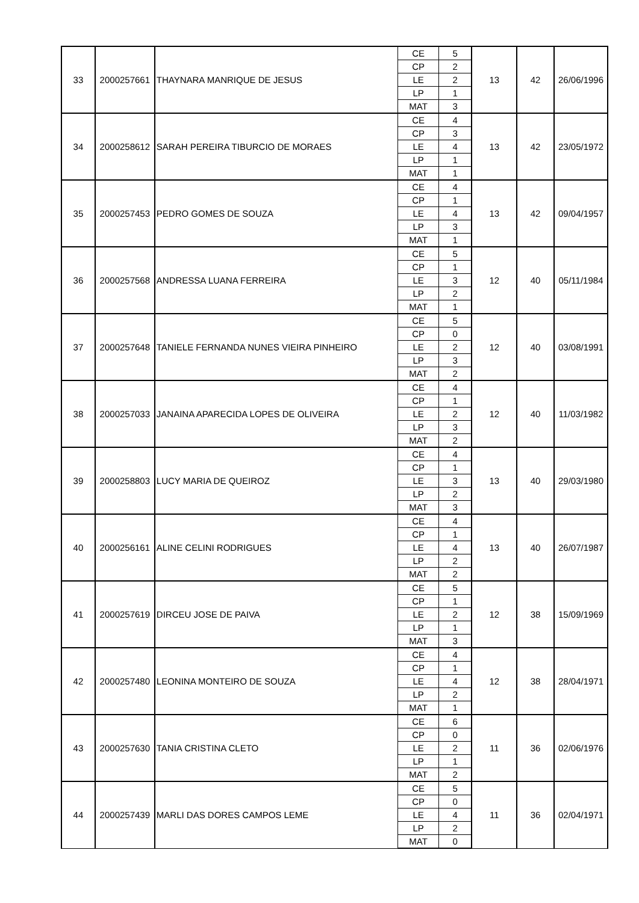| 33 | 2000257661 | THAYNARA MANRIQUE DE JESUS | CE | 5 | 13 | 42 | 26/06/1996 |
| | | | CP | 2 | | | |
| | | | LE | 2 | | | |
| | | | LP | 1 | | | |
| | | | MAT | 3 | | | |
| 34 | 2000258612 | SARAH PEREIRA TIBURCIO DE MORAES | CE | 4 | 13 | 42 | 23/05/1972 |
| | | | CP | 3 | | | |
| | | | LE | 4 | | | |
| | | | LP | 1 | | | |
| | | | MAT | 1 | | | |
| 35 | 2000257453 | PEDRO GOMES DE SOUZA | CE | 4 | 13 | 42 | 09/04/1957 |
| | | | CP | 1 | | | |
| | | | LE | 4 | | | |
| | | | LP | 3 | | | |
| | | | MAT | 1 | | | |
| 36 | 2000257568 | ANDRESSA LUANA FERREIRA | CE | 5 | 12 | 40 | 05/11/1984 |
| | | | CP | 1 | | | |
| | | | LE | 3 | | | |
| | | | LP | 2 | | | |
| | | | MAT | 1 | | | |
| 37 | 2000257648 | TANIELE FERNANDA NUNES VIEIRA PINHEIRO | CE | 5 | 12 | 40 | 03/08/1991 |
| | | | CP | 0 | | | |
| | | | LE | 2 | | | |
| | | | LP | 3 | | | |
| | | | MAT | 2 | | | |
| 38 | 2000257033 | JANAINA APARECIDA LOPES DE OLIVEIRA | CE | 4 | 12 | 40 | 11/03/1982 |
| | | | CP | 1 | | | |
| | | | LE | 2 | | | |
| | | | LP | 3 | | | |
| | | | MAT | 2 | | | |
| 39 | 2000258803 | LUCY MARIA DE QUEIROZ | CE | 4 | 13 | 40 | 29/03/1980 |
| | | | CP | 1 | | | |
| | | | LE | 3 | | | |
| | | | LP | 2 | | | |
| | | | MAT | 3 | | | |
| 40 | 2000256161 | ALINE CELINI RODRIGUES | CE | 4 | 13 | 40 | 26/07/1987 |
| | | | CP | 1 | | | |
| | | | LE | 4 | | | |
| | | | LP | 2 | | | |
| | | | MAT | 2 | | | |
| 41 | 2000257619 | DIRCEU JOSE DE PAIVA | CE | 5 | 12 | 38 | 15/09/1969 |
| | | | CP | 1 | | | |
| | | | LE | 2 | | | |
| | | | LP | 1 | | | |
| | | | MAT | 3 | | | |
| 42 | 2000257480 | LEONINA MONTEIRO DE SOUZA | CE | 4 | 12 | 38 | 28/04/1971 |
| | | | CP | 1 | | | |
| | | | LE | 4 | | | |
| | | | LP | 2 | | | |
| | | | MAT | 1 | | | |
| 43 | 2000257630 | TANIA CRISTINA CLETO | CE | 6 | 11 | 36 | 02/06/1976 |
| | | | CP | 0 | | | |
| | | | LE | 2 | | | |
| | | | LP | 1 | | | |
| | | | MAT | 2 | | | |
| 44 | 2000257439 | MARLI DAS DORES CAMPOS LEME | CE | 5 | 11 | 36 | 02/04/1971 |
| | | | CP | 0 | | | |
| | | | LE | 4 | | | |
| | | | LP | 2 | | | |
| | | | MAT | 0 | | | |